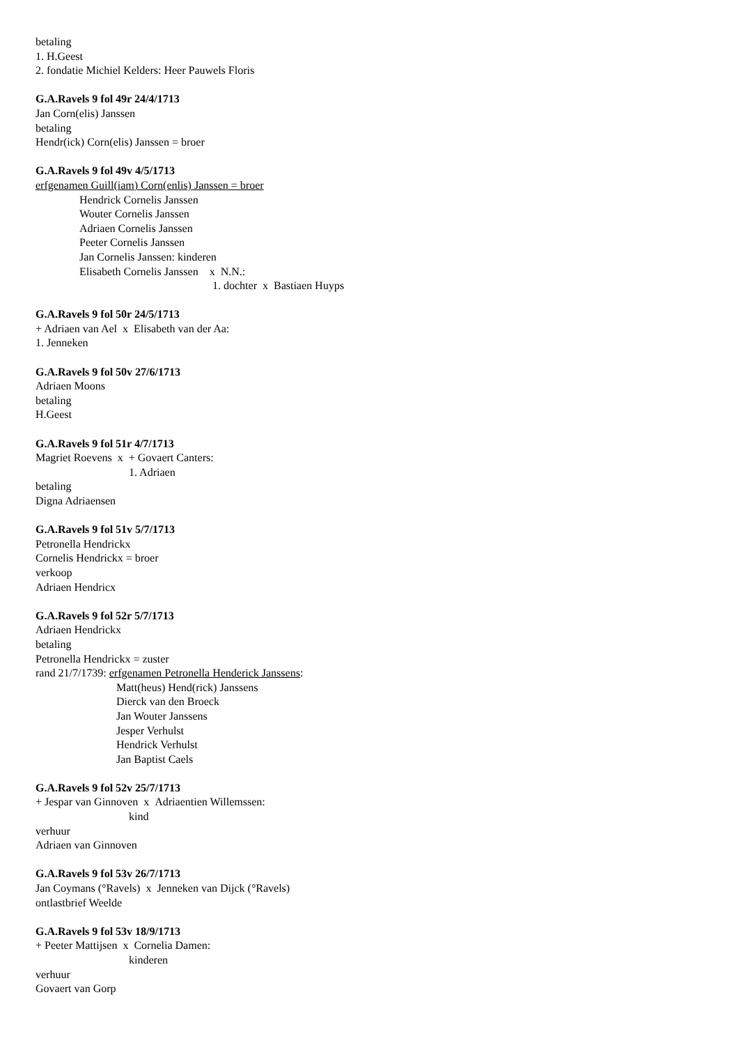betaling
1. H.Geest
2. fondatie Michiel Kelders: Heer Pauwels Floris
G.A.Ravels 9 fol 49r 24/4/1713
Jan Corn(elis) Janssen
betaling
Hendr(ick) Corn(elis) Janssen = broer
G.A.Ravels 9 fol 49v 4/5/1713
erfgenamen Guill(iam) Corn(enlis) Janssen = broer
Hendrick Cornelis Janssen
Wouter Cornelis Janssen
Adriaen Cornelis Janssen
Peeter Cornelis Janssen
Jan Cornelis Janssen: kinderen
Elisabeth Cornelis Janssen x N.N.:
1. dochter x Bastiaen Huyps
G.A.Ravels 9 fol 50r 24/5/1713
+ Adriaen van Ael x Elisabeth van der Aa:
1. Jenneken
G.A.Ravels 9 fol 50v 27/6/1713
Adriaen Moons
betaling
H.Geest
G.A.Ravels 9 fol 51r 4/7/1713
Magriet Roevens x + Govaert Canters:
1. Adriaen
betaling
Digna Adriaensen
G.A.Ravels 9 fol 51v 5/7/1713
Petronella Hendrickx
Cornelis Hendrickx = broer
verkoop
Adriaen Hendricx
G.A.Ravels 9 fol 52r 5/7/1713
Adriaen Hendrickx
betaling
Petronella Hendrickx = zuster
rand 21/7/1739: erfgenamen Petronella Henderick Janssens:
Matt(heus) Hend(rick) Janssens
Dierck van den Broeck
Jan Wouter Janssens
Jesper Verhulst
Hendrick Verhulst
Jan Baptist Caels
G.A.Ravels 9 fol 52v 25/7/1713
+ Jespar van Ginnoven x Adriaentien Willemssen:
kind
verhuur
Adriaen van Ginnoven
G.A.Ravels 9 fol 53v 26/7/1713
Jan Coymans (°Ravels) x Jenneken van Dijck (°Ravels)
ontlastbrief Weelde
G.A.Ravels 9 fol 53v 18/9/1713
+ Peeter Mattijsen x Cornelia Damen:
kinderen
verhuur
Govaert van Gorp